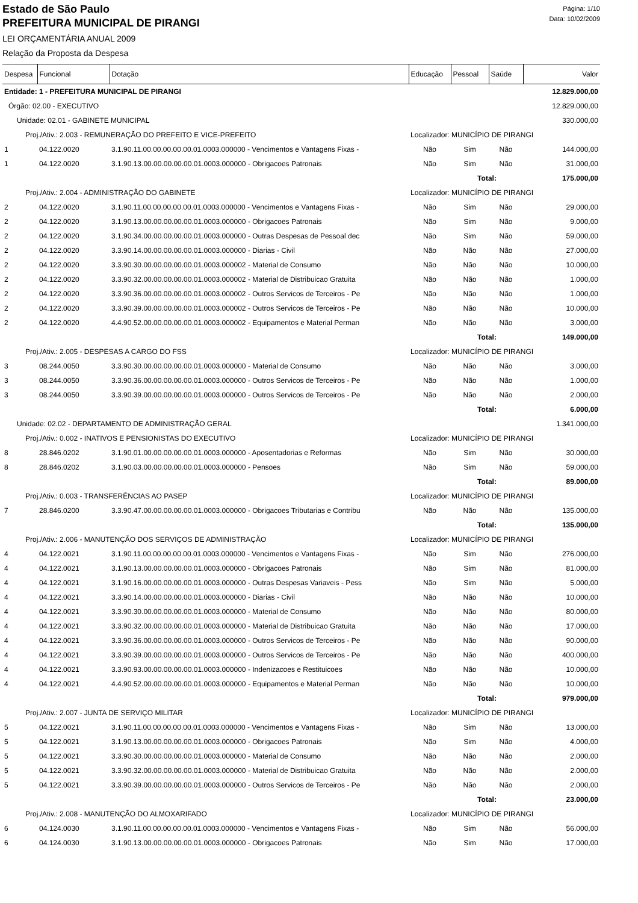Estado de São Paulo
PREFEITURA MUNICIPAL DE PIRANGI
Página: 1/10
Data: 10/02/2009
LEI ORÇAMENTÁRIA ANUAL 2009
Relação da Proposta da Despesa
| Despesa | Funcional | Dotação | Educação | Pessoal | Saúde | Valor |
| --- | --- | --- | --- | --- | --- | --- |
| Entidade: 1 - PREFEITURA MUNICIPAL DE PIRANGI | | | | | | 12.829.000,00 |
| Órgão: 02.00 - EXECUTIVO | | | | | | 12.829.000,00 |
| Unidade: 02.01 - GABINETE MUNICIPAL | | | | | | 330.000,00 |
| Proj./Ativ.: 2.003 - REMUNERAÇÃO DO PREFEITO E VICE-PREFEITO | | | Localizador: MUNICÍPIO DE PIRANGI | | | |
| 1 | 04.122.0020 | 3.1.90.11.00.00.00.00.00.01.0003.000000 - Vencimentos e Vantagens Fixas - | Não | Sim | Não | 144.000,00 |
| 1 | 04.122.0020 | 3.1.90.13.00.00.00.00.00.01.0003.000000 - Obrigacoes Patronais | Não | Sim | Não | 31.000,00 |
| | | | | Total: | | 175.000,00 |
| Proj./Ativ.: 2.004 - ADMINISTRAÇÃO DO GABINETE | | | Localizador: MUNICÍPIO DE PIRANGI | | | |
| 2 | 04.122.0020 | 3.1.90.11.00.00.00.00.00.01.0003.000000 - Vencimentos e Vantagens Fixas - | Não | Sim | Não | 29.000,00 |
| 2 | 04.122.0020 | 3.1.90.13.00.00.00.00.00.01.0003.000000 - Obrigacoes Patronais | Não | Sim | Não | 9.000,00 |
| 2 | 04.122.0020 | 3.1.90.34.00.00.00.00.00.01.0003.000000 - Outras Despesas de Pessoal dec | Não | Sim | Não | 59.000,00 |
| 2 | 04.122.0020 | 3.3.90.14.00.00.00.00.00.01.0003.000000 - Diarias - Civil | Não | Não | Não | 27.000,00 |
| 2 | 04.122.0020 | 3.3.90.30.00.00.00.00.00.01.0003.000002 - Material de Consumo | Não | Não | Não | 10.000,00 |
| 2 | 04.122.0020 | 3.3.90.32.00.00.00.00.00.01.0003.000002 - Material de Distribuicao Gratuita | Não | Não | Não | 1.000,00 |
| 2 | 04.122.0020 | 3.3.90.36.00.00.00.00.00.01.0003.000002 - Outros Servicos de Terceiros - Pe | Não | Não | Não | 1.000,00 |
| 2 | 04.122.0020 | 3.3.90.39.00.00.00.00.00.01.0003.000002 - Outros Servicos de Terceiros - Pe | Não | Não | Não | 10.000,00 |
| 2 | 04.122.0020 | 4.4.90.52.00.00.00.00.00.01.0003.000002 - Equipamentos e Material Perman | Não | Não | Não | 3.000,00 |
| | | | | Total: | | 149.000,00 |
| Proj./Ativ.: 2.005 - DESPESAS A CARGO DO FSS | | | Localizador: MUNICÍPIO DE PIRANGI | | | |
| 3 | 08.244.0050 | 3.3.90.30.00.00.00.00.00.01.0003.000000 - Material de Consumo | Não | Não | Não | 3.000,00 |
| 3 | 08.244.0050 | 3.3.90.36.00.00.00.00.00.01.0003.000000 - Outros Servicos de Terceiros - Pe | Não | Não | Não | 1.000,00 |
| 3 | 08.244.0050 | 3.3.90.39.00.00.00.00.00.01.0003.000000 - Outros Servicos de Terceiros - Pe | Não | Não | Não | 2.000,00 |
| | | | | Total: | | 6.000,00 |
| Unidade: 02.02 - DEPARTAMENTO DE ADMINISTRAÇÃO GERAL | | | | | | 1.341.000,00 |
| Proj./Ativ.: 0.002 - INATIVOS E PENSIONISTAS DO EXECUTIVO | | | Localizador: MUNICÍPIO DE PIRANGI | | | |
| 8 | 28.846.0202 | 3.1.90.01.00.00.00.00.00.01.0003.000000 - Aposentadorias e Reformas | Não | Sim | Não | 30.000,00 |
| 8 | 28.846.0202 | 3.1.90.03.00.00.00.00.00.01.0003.000000 - Pensoes | Não | Sim | Não | 59.000,00 |
| | | | | Total: | | 89.000,00 |
| Proj./Ativ.: 0.003 - TRANSFERÊNCIAS AO PASEP | | | Localizador: MUNICÍPIO DE PIRANGI | | | |
| 7 | 28.846.0200 | 3.3.90.47.00.00.00.00.00.01.0003.000000 - Obrigacoes Tributarias e Contribu | Não | Não | Não | 135.000,00 |
| | | | | Total: | | 135.000,00 |
| Proj./Ativ.: 2.006 - MANUTENÇÃO DOS SERVIÇOS DE ADMINISTRAÇÃO | | | Localizador: MUNICÍPIO DE PIRANGI | | | |
| 4 | 04.122.0021 | 3.1.90.11.00.00.00.00.00.01.0003.000000 - Vencimentos e Vantagens Fixas - | Não | Sim | Não | 276.000,00 |
| 4 | 04.122.0021 | 3.1.90.13.00.00.00.00.00.01.0003.000000 - Obrigacoes Patronais | Não | Sim | Não | 81.000,00 |
| 4 | 04.122.0021 | 3.1.90.16.00.00.00.00.00.01.0003.000000 - Outras Despesas Variaveis - Pess | Não | Sim | Não | 5.000,00 |
| 4 | 04.122.0021 | 3.3.90.14.00.00.00.00.00.01.0003.000000 - Diarias - Civil | Não | Não | Não | 10.000,00 |
| 4 | 04.122.0021 | 3.3.90.30.00.00.00.00.00.01.0003.000000 - Material de Consumo | Não | Não | Não | 80.000,00 |
| 4 | 04.122.0021 | 3.3.90.32.00.00.00.00.00.01.0003.000000 - Material de Distribuicao Gratuita | Não | Não | Não | 17.000,00 |
| 4 | 04.122.0021 | 3.3.90.36.00.00.00.00.00.01.0003.000000 - Outros Servicos de Terceiros - Pe | Não | Não | Não | 90.000,00 |
| 4 | 04.122.0021 | 3.3.90.39.00.00.00.00.00.01.0003.000000 - Outros Servicos de Terceiros - Pe | Não | Não | Não | 400.000,00 |
| 4 | 04.122.0021 | 3.3.90.93.00.00.00.00.00.01.0003.000000 - Indenizacoes e Restituicoes | Não | Não | Não | 10.000,00 |
| 4 | 04.122.0021 | 4.4.90.52.00.00.00.00.00.01.0003.000000 - Equipamentos e Material Perman | Não | Não | Não | 10.000,00 |
| | | | | Total: | | 979.000,00 |
| Proj./Ativ.: 2.007 - JUNTA DE SERVIÇO MILITAR | | | Localizador: MUNICÍPIO DE PIRANGI | | | |
| 5 | 04.122.0021 | 3.1.90.11.00.00.00.00.00.01.0003.000000 - Vencimentos e Vantagens Fixas - | Não | Sim | Não | 13.000,00 |
| 5 | 04.122.0021 | 3.1.90.13.00.00.00.00.00.01.0003.000000 - Obrigacoes Patronais | Não | Sim | Não | 4.000,00 |
| 5 | 04.122.0021 | 3.3.90.30.00.00.00.00.00.01.0003.000000 - Material de Consumo | Não | Não | Não | 2.000,00 |
| 5 | 04.122.0021 | 3.3.90.32.00.00.00.00.00.01.0003.000000 - Material de Distribuicao Gratuita | Não | Não | Não | 2.000,00 |
| 5 | 04.122.0021 | 3.3.90.39.00.00.00.00.00.01.0003.000000 - Outros Servicos de Terceiros - Pe | Não | Não | Não | 2.000,00 |
| | | | | Total: | | 23.000,00 |
| Proj./Ativ.: 2.008 - MANUTENÇÃO DO ALMOXARIFADO | | | Localizador: MUNICÍPIO DE PIRANGI | | | |
| 6 | 04.124.0030 | 3.1.90.11.00.00.00.00.00.01.0003.000000 - Vencimentos e Vantagens Fixas - | Não | Sim | Não | 56.000,00 |
| 6 | 04.124.0030 | 3.1.90.13.00.00.00.00.00.01.0003.000000 - Obrigacoes Patronais | Não | Sim | Não | 17.000,00 |